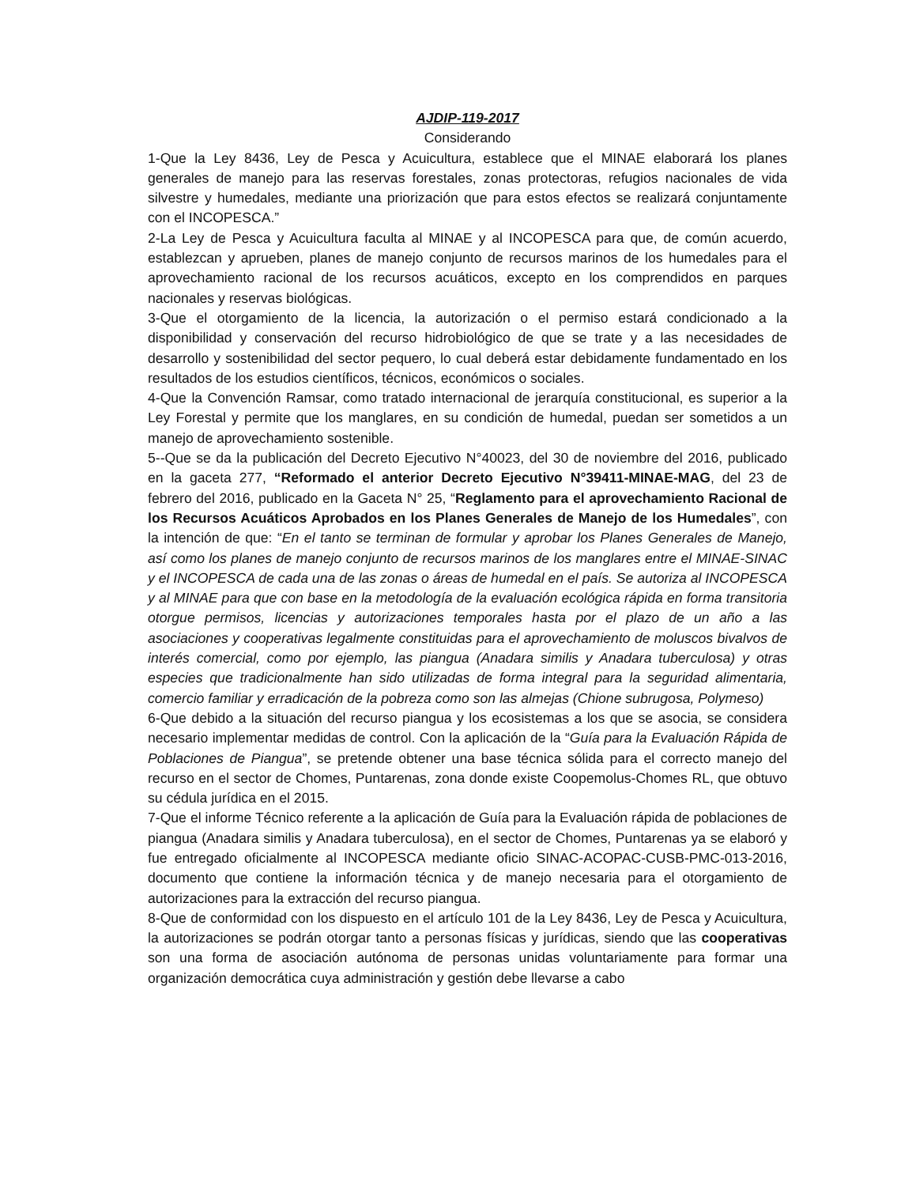AJDIP-119-2017
Considerando
1-Que la Ley 8436, Ley de Pesca y Acuicultura, establece que el MINAE elaborará los planes generales de manejo para las reservas forestales, zonas protectoras, refugios nacionales de vida silvestre y humedales, mediante una priorización que para estos efectos se realizará conjuntamente con el INCOPESCA.”
2-La Ley de Pesca y Acuicultura faculta al MINAE y al INCOPESCA para que, de común acuerdo, establezcan y aprueben, planes de manejo conjunto de recursos marinos de los humedales para el aprovechamiento racional de los recursos acuáticos, excepto en los comprendidos en parques nacionales y reservas biológicas.
3-Que el otorgamiento de la licencia, la autorización o el permiso estará condicionado a la disponibilidad y conservación del recurso hidrobiológico de que se trate y a las necesidades de desarrollo y sostenibilidad del sector pequero, lo cual deberá estar debidamente fundamentado en los resultados de los estudios científicos, técnicos, económicos o sociales.
4-Que la Convención Ramsar, como tratado internacional de jerarquía constitucional, es superior a la Ley Forestal y permite que los manglares, en su condición de humedal, puedan ser sometidos a un manejo de aprovechamiento sostenible.
5--Que se da la publicación del Decreto Ejecutivo N°40023, del 30 de noviembre del 2016, publicado en la gaceta 277, “Reformado el anterior Decreto Ejecutivo N°39411-MINAE-MAG, del 23 de febrero del 2016, publicado en la Gaceta N° 25, “Reglamento para el aprovechamiento Racional de los Recursos Acuáticos Aprobados en los Planes Generales de Manejo de los Humedales”, con la intención de que: “En el tanto se terminan de formular y aprobar los Planes Generales de Manejo, así como los planes de manejo conjunto de recursos marinos de los manglares entre el MINAE-SINAC y el INCOPESCA de cada una de las zonas o áreas de humedal en el país. Se autoriza al INCOPESCA y al MINAE para que con base en la metodología de la evaluación ecológica rápida en forma transitoria otorgue permisos, licencias y autorizaciones temporales hasta por el plazo de un año a las asociaciones y cooperativas legalmente constituidas para el aprovechamiento de moluscos bivalvos de interés comercial, como por ejemplo, las piangua (Anadara similis y Anadara tuberculosa) y otras especies que tradicionalmente han sido utilizadas de forma integral para la seguridad alimentaria, comercio familiar y erradicación de la pobreza como son las almejas (Chione subrugosa, Polymeso)
6-Que debido a la situación del recurso piangua y los ecosistemas a los que se asocia, se considera necesario implementar medidas de control. Con la aplicación de la “Guía para la Evaluación Rápida de Poblaciones de Piangua”, se pretende obtener una base técnica sólida para el correcto manejo del recurso en el sector de Chomes, Puntarenas, zona donde existe Coopemolus-Chomes RL, que obtuvo su cédula jurídica en el 2015.
7-Que el informe Técnico referente a la aplicación de Guía para la Evaluación rápida de poblaciones de piangua (Anadara similis y Anadara tuberculosa), en el sector de Chomes, Puntarenas ya se elaboró y fue entregado oficialmente al INCOPESCA mediante oficio SINAC-ACOPAC-CUSB-PMC-013-2016, documento que contiene la información técnica y de manejo necesaria para el otorgamiento de autorizaciones para la extracción del recurso piangua.
8-Que de conformidad con los dispuesto en el artículo 101 de la Ley 8436, Ley de Pesca y Acuicultura, la autorizaciones se podrán otorgar tanto a personas físicas y jurídicas, siendo que las cooperativas son una forma de asociación autónoma de personas unidas voluntariamente para formar una organización democrática cuya administración y gestión debe llevarse a cabo